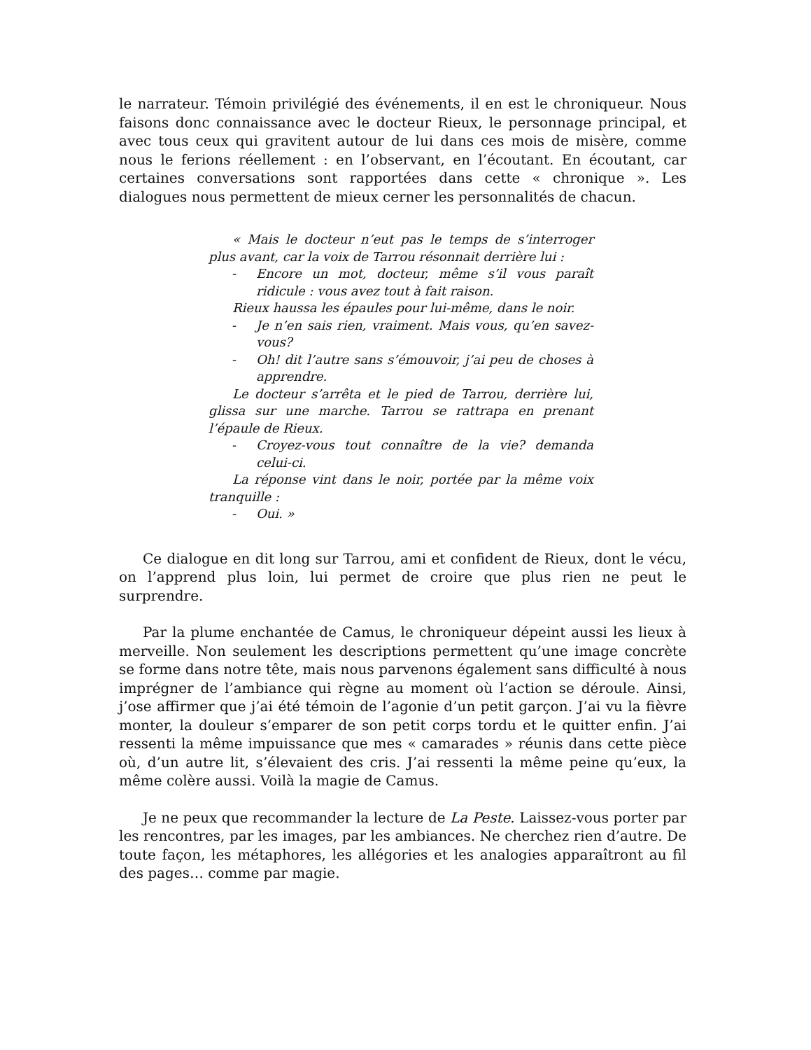le narrateur. Témoin privilégié des événements, il en est le chroniqueur. Nous faisons donc connaissance avec le docteur Rieux, le personnage principal, et avec tous ceux qui gravitent autour de lui dans ces mois de misère, comme nous le ferions réellement : en l’observant, en l’écoutant. En écoutant, car certaines conversations sont rapportées dans cette « chronique ». Les dialogues nous permettent de mieux cerner les personnalités de chacun.
« Mais le docteur n’eut pas le temps de s’interroger plus avant, car la voix de Tarrou résonnait derrière lui :
- Encore un mot, docteur, même s’il vous paraît ridicule : vous avez tout à fait raison.
Rieux haussa les épaules pour lui-même, dans le noir.
- Je n’en sais rien, vraiment. Mais vous, qu’en savez-vous?
- Oh! dit l’autre sans s’émouvoir, j’ai peu de choses à apprendre.
Le docteur s’arrêta et le pied de Tarrou, derrière lui, glissa sur une marche. Tarrou se rattrapa en prenant l’épaule de Rieux.
- Croyez-vous tout connaître de la vie? demanda celui-ci.
La réponse vint dans le noir, portée par la même voix tranquille :
- Oui. »
Ce dialogue en dit long sur Tarrou, ami et confident de Rieux, dont le vécu, on l’apprend plus loin, lui permet de croire que plus rien ne peut le surprendre.
Par la plume enchantée de Camus, le chroniqueur dépeint aussi les lieux à merveille. Non seulement les descriptions permettent qu’une image concrète se forme dans notre tête, mais nous parvenons également sans difficulté à nous imprégner de l’ambiance qui règne au moment où l’action se déroule. Ainsi, j’ose affirmer que j’ai été témoin de l’agonie d’un petit garçon. J’ai vu la fièvre monter, la douleur s’emparer de son petit corps tordu et le quitter enfin. J’ai ressenti la même impuissance que mes « camarades » réunis dans cette pièce où, d’un autre lit, s’élevaient des cris. J’ai ressenti la même peine qu’eux, la même colère aussi. Voilà la magie de Camus.
Je ne peux que recommander la lecture de La Peste. Laissez-vous porter par les rencontres, par les images, par les ambiances. Ne cherchez rien d’autre. De toute façon, les métaphores, les allégories et les analogies apparaîtront au fil des pages… comme par magie.